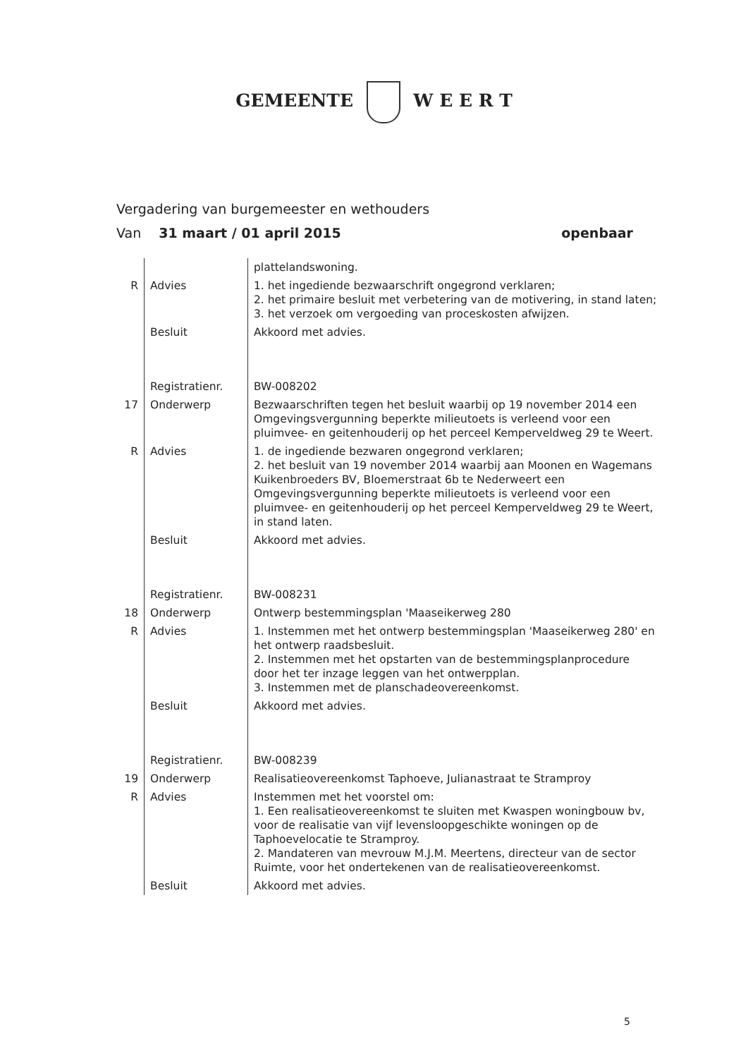GEMEENTE W E E R T
Vergadering van burgemeester en wethouders
Van 31 maart / 01 april 2015 openbaar
| | | plattelandswoning. |
| R | Advies | 1. het ingediende bezwaarschrift ongegrond verklaren; 2. het primaire besluit met verbetering van de motivering, in stand laten; 3. het verzoek om vergoeding van proceskosten afwijzen. |
| | Besluit | Akkoord met advies. |
| | Registratienr. | BW-008202 |
| 17 | Onderwerp | Bezwaarschriften tegen het besluit waarbij op 19 november 2014 een Omgevingsvergunning beperkte milieutoets is verleend voor een pluimvee- en geitenhouderij op het perceel Kemperveldweg 29 te Weert. |
| R | Advies | 1. de ingediende bezwaren ongegrond verklaren; 2. het besluit van 19 november 2014 waarbij aan Moonen en Wagemans Kuikenbroeders BV, Bloemerstraat 6b te Nederweert een Omgevingsvergunning beperkte milieutoets is verleend voor een pluimvee- en geitenhouderij op het perceel Kemperveldweg 29 te Weert, in stand laten. |
| | Besluit | Akkoord met advies. |
| | Registratienr. | BW-008231 |
| 18 | Onderwerp | Ontwerp bestemmingsplan 'Maaseikerweg 280 |
| R | Advies | 1. Instemmen met het ontwerp bestemmingsplan 'Maaseikerweg 280' en het ontwerp raadsbesluit. 2. Instemmen met het opstarten van de bestemmingsplanprocedure door het ter inzage leggen van het ontwerpplan. 3. Instemmen met de planschadeovereenkomst. |
| | Besluit | Akkoord met advies. |
| | Registratienr. | BW-008239 |
| 19 | Onderwerp | Realisatieovereenkomst Taphoeve, Julianastraat te Stramproy |
| R | Advies | Instemmen met het voorstel om: 1. Een realisatieovereenkomst te sluiten met Kwaspen woningbouw bv, voor de realisatie van vijf levensloopgeschikte woningen op de Taphoevelocatie te Stramproy. 2. Mandateren van mevrouw M.J.M. Meertens, directeur van de sector Ruimte, voor het ondertekenen van de realisatieovereenkomst. |
| | Besluit | Akkoord met advies. |
5